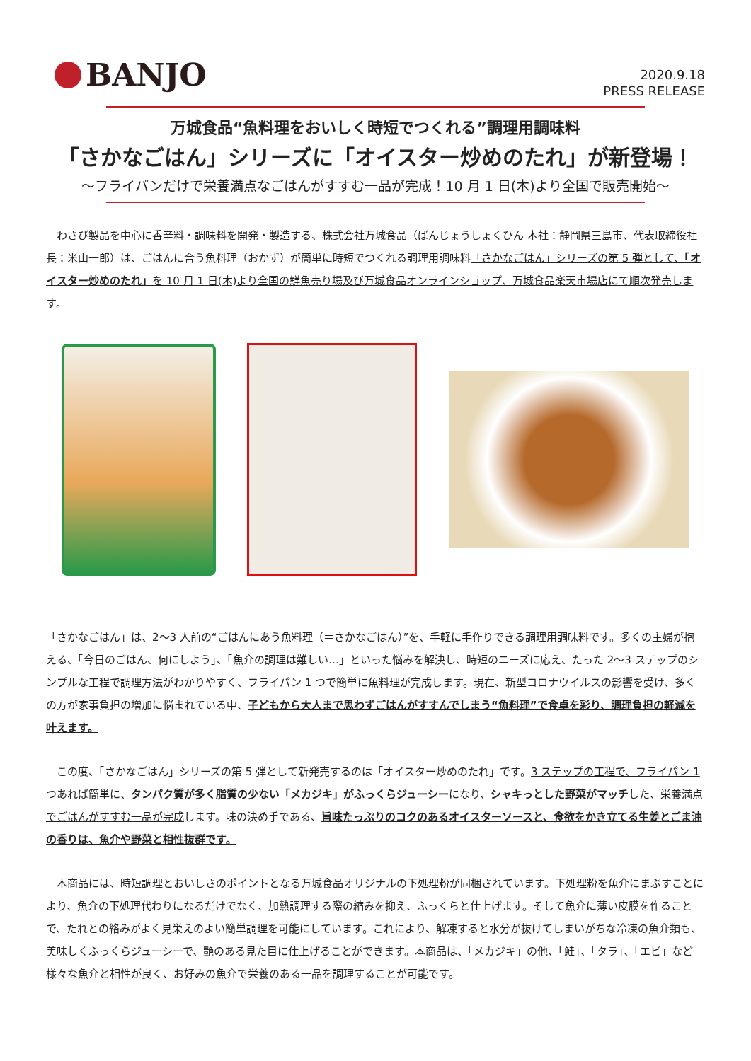BANJO
2020.9.18
PRESS RELEASE
万城食品“魚料理をおいしく時短でつくれる”調理用調味料
「さかなごはん」シリーズに「オイスター炒めのたれ」が新登場！
～フライパンだけで栄養満点なごはんがすすむ一品が完成！10 月 1 日(木)より全国で販売開始～
　わさび製品を中心に香辛料・調味料を開発・製造する、株式会社万城食品（ばんじょうしょくひん 本社：静岡県三島市、代表取締役社長：米山一郎）は、ごはんに合う魚料理（おかず）が簡単に時短でつくれる調理用調味料「さかなごはん」シリーズの第 5 弾として、「オイスター炒めのたれ」を 10 月 1 日(木)より全国の鮮魚売り場及び万城食品オンラインショップ、万城食品楽天市場店にて順次発売します。
「さかなごはん」は、2～3 人前の“ごはんにあう魚料理（＝さかなごはん）”を、手軽に手作りできる調理用調味料です。多くの主婦が抱える、「今日のごはん、何にしよう」、「魚介の調理は難しい…」といった悩みを解決し、時短のニーズに応え、たった 2～3 ステップのシンプルな工程で調理方法がわかりやすく、フライパン 1 つで簡単に魚料理が完成します。現在、新型コロナウイルスの影響を受け、多くの方が家事負担の増加に悩まれている中、子どもから大人まで思わずごはんがすすんでしまう“魚料理”で食卓を彩り、調理負担の軽減を叶えます。
　この度、「さかなごはん」シリーズの第 5 弾として新発売するのは「オイスター炒めのたれ」です。3 ステップの工程で、フライパン 1 つあれば簡単に、タンパク質が多く脂質の少ない「メカジキ」がふっくらジューシーになり、シャキっとした野菜がマッチした、栄養満点でごはんがすすむ一品が完成します。味の決め手である、旨味たっぷりのコクのあるオイスターソースと、食欲をかき立てる生姜とごま油の香りは、魚介や野菜と相性抜群です。
　本商品には、時短調理とおいしさのポイントとなる万城食品オリジナルの下処理粉が同梱されています。下処理粉を魚介にまぶすことにより、魚介の下処理代わりになるだけでなく、加熱調理する際の縮みを抑え、ふっくらと仕上げます。そして魚介に薄い皮膜を作ることで、たれとの絡みがよく見栄えのよい簡単調理を可能にしています。これにより、解凍すると水分が抜けてしまいがちな冷凍の魚介類も、美味しくふっくらジューシーで、艶のある見た目に仕上げることができます。本商品は、「メカジキ」の他、「鮭」、「タラ」、「エビ」など様々な魚介と相性が良く、お好みの魚介で栄養のある一品を調理することが可能です。